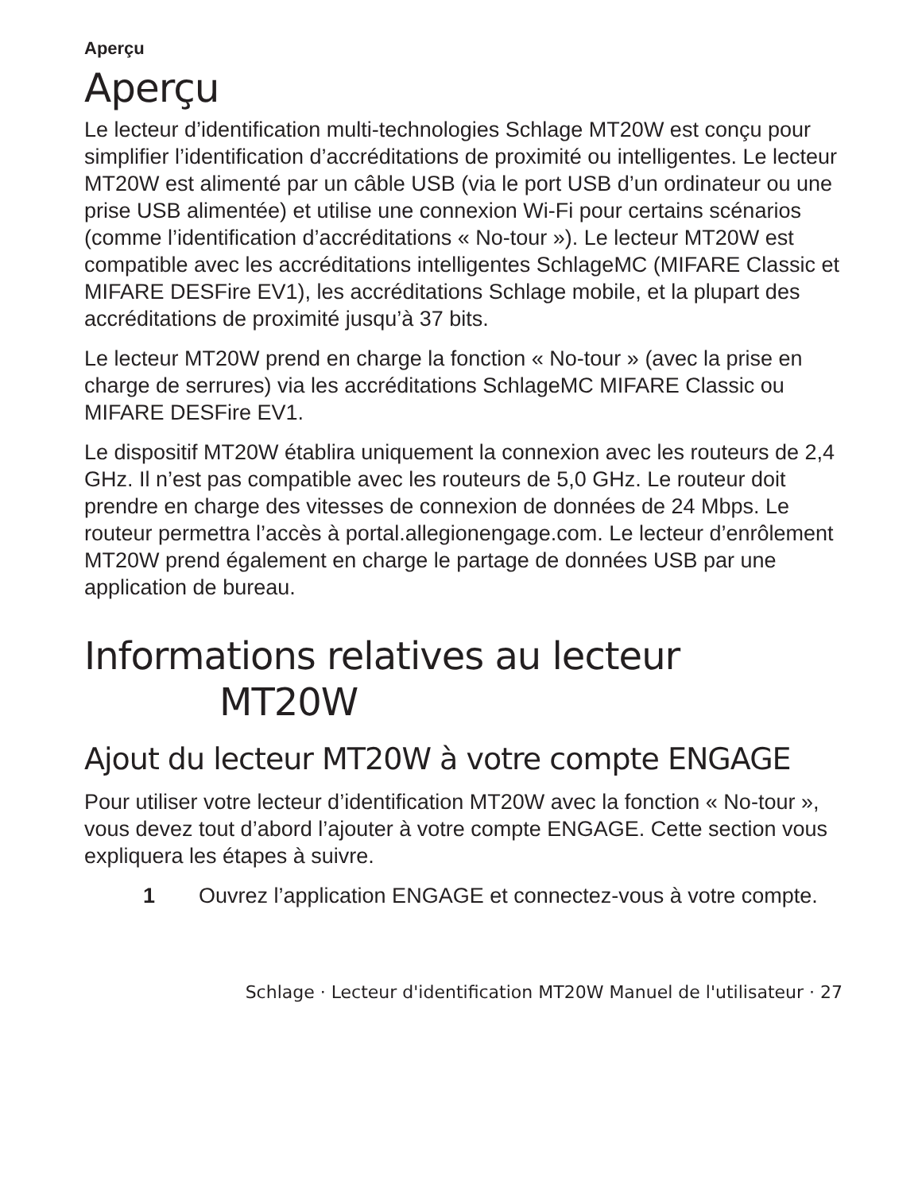Aperçu
Aperçu
Le lecteur d’identification multi-technologies Schlage MT20W est conçu pour simplifier l’identification d’accréditations de proximité ou intelligentes. Le lecteur MT20W est alimenté par un câble USB (via le port USB d’un ordinateur ou une prise USB alimentée) et utilise une connexion Wi-Fi pour certains scénarios (comme l’identification d’accréditations « No-tour »). Le lecteur MT20W est compatible avec les accréditations intelligentes SchlageMC (MIFARE Classic et MIFARE DESFire EV1), les accréditations Schlage mobile, et la plupart des accréditations de proximité jusqu’à 37 bits.
Le lecteur MT20W prend en charge la fonction « No-tour » (avec la prise en charge de serrures) via les accréditations SchlageMC MIFARE Classic ou MIFARE DESFire EV1.
Le dispositif MT20W établira uniquement la connexion avec les routeurs de 2,4 GHz. Il n’est pas compatible avec les routeurs de 5,0 GHz. Le routeur doit prendre en charge des vitesses de connexion de données de 24 Mbps. Le routeur permettra l’accès à portal.allegionengage.com. Le lecteur d’enrôlement MT20W prend également en charge le partage de données USB par une application de bureau.
Informations relatives au lecteur
MT20W
Ajout du lecteur MT20W à votre compte ENGAGE
Pour utiliser votre lecteur d’identification MT20W avec la fonction « No-tour », vous devez tout d’abord l’ajouter à votre compte ENGAGE. Cette section vous expliquera les étapes à suivre.
1 Ouvrez l’application ENGAGE et connectez-vous à votre compte.
Schlage · Lecteur d'identification MT20W Manuel de l'utilisateur · 27